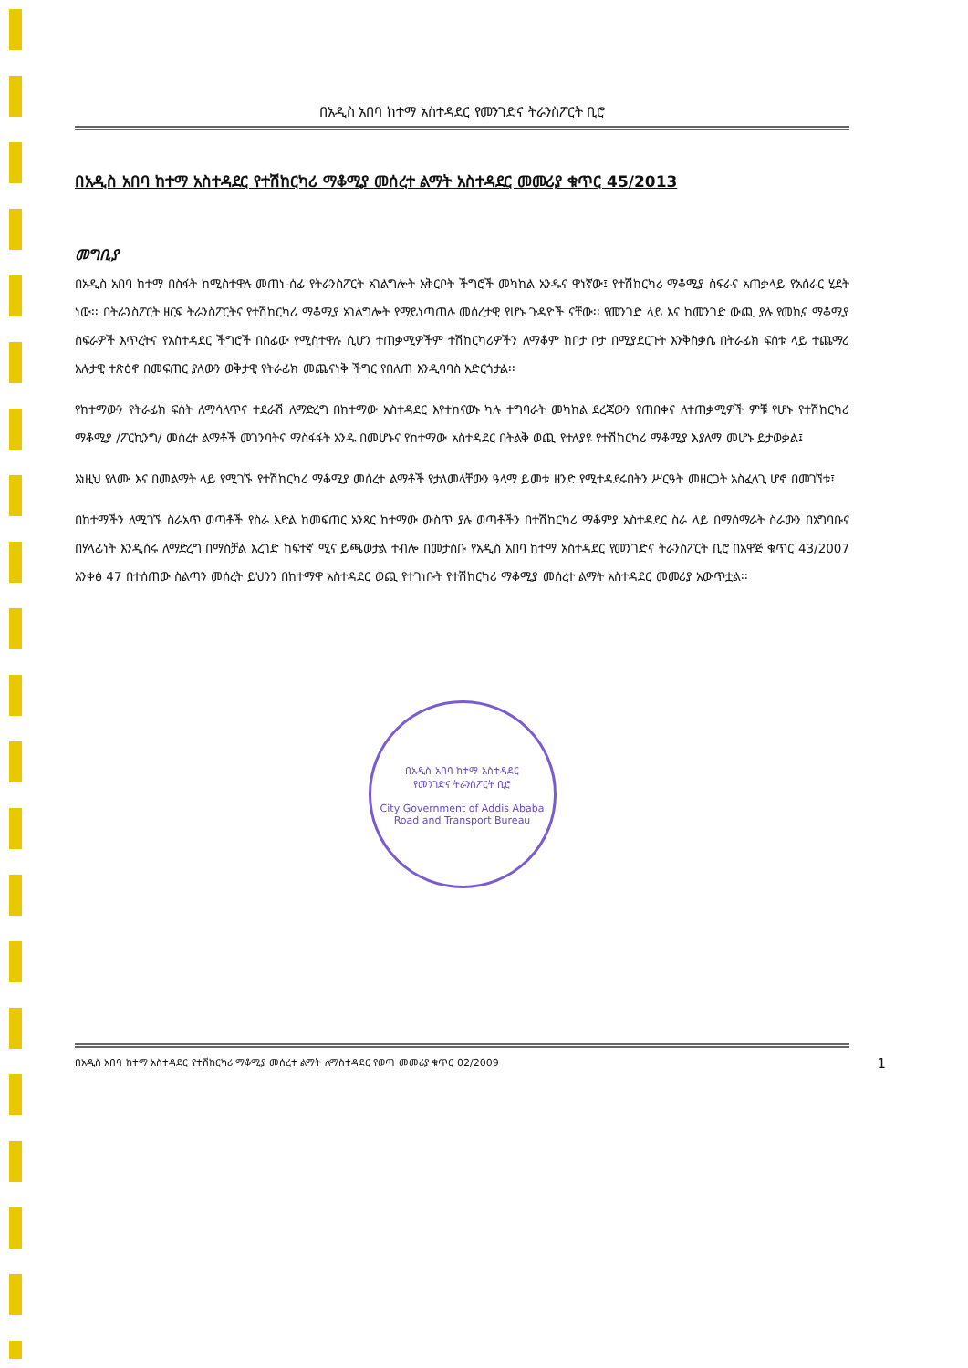በአዲስ አበባ ከተማ አስተዳደር የመንገድና ትራንስፖርት ቢሮ
በአዲስ አበባ ከተማ አስተዳደር የተሽከርካሪ ማቆሚያ መሰረተ ልማት አስተዳደር መመሪያ ቁጥር 45/2013
መግቢያ
በአዲስ አበባ ከተማ በስፋት ከሚስተዋሉ መጠነ-ሰፊ የትራንስፖርት አገልግሎት አቅርቦት ችግሮች መካከል አንዱና ዋነኛው፤ የተሽከርካሪ ማቆሚያ ስፍራና አጠቃላይ የአሰራር ሂደት ነው፡፡ በትራንስፖርት ዘርፍ ትራንስፖርትና የተሽከርካሪ ማቆሚያ አገልግሎት የማይነጣጠሉ መሰረታዊ የሆኑ ጉዳዮች ናቸው፡፡ የመንገድ ላይ እና ከመንገድ ውጪ ያሉ የመኪና ማቆሚያ ስፍራዎች እጥረትና የአስተዳደር ችግሮች በሰፊው የሚስተዋሉ ሲሆን ተጠቃሚዎችም ተሽከርካሪዎችን ለማቆም ከቦታ ቦታ በሚያደርጉት እንቅስቃሴ በትራፊክ ፍሰቱ ላይ ተጨማሪ አሉታዊ ተጽዕኖ በመፍጠር ያለውን ወቅታዊ የትራፊክ መጨናነቅ ችግር የበለጠ እንዲባባስ አድርጎታል፡፡
የከተማውን የትራፊክ ፍሰት ለማሳለጥና ተደራሽ ለማድረግ በከተማው አስተዳደር እየተከናወኑ ካሉ ተግባራት መካከል ደረጃውን የጠበቀና ለተጠቃሚዎች ምቹ የሆኑ የተሽከርካሪ ማቆሚያ /ፖርኪንግ/ መሰረተ ልማቶች መገንባትና ማስፋፋት አንዱ በመሆኑና የከተማው አስተዳደር በትልቅ ወጪ የተለያዩ የተሽከርካሪ ማቆሚያ እያለማ መሆኑ ይታወቃል፤
እነዚህ የለሙ እና በመልማት ላይ የሚገኙ የተሽከርካሪ ማቆሚያ መሰረተ ልማቶች የታለመላቸውን ዓላማ ይመቱ ዘንድ የሚተዳደሩበትን ሥርዓት መዘርጋት አስፈላጊ ሆኖ በመገኘቱ፤
በከተማችን ለሚገኙ ስራአጥ ወጣቶች የስራ እድል ከመፍጠር አንጻር ከተማው ውስጥ ያሉ ወጣቶችን በተሽከርካሪ ማቆምያ አስተዳደር ስራ ላይ በማሰማራት ስራውን በአግባቡና በሃላፊነት እንዲሰሩ ለማድረግ በማስቻል እረገድ ከፍተኛ ሚና ይጫወታል ተብሎ በመታሰቡ የአዲስ አበባ ከተማ አስተዳደር የመንገድና ትራንስፖርት ቢሮ በአዋጅ ቁጥር 43/2007 አንቀፅ 47 በተሰጠው ስልጣን መሰረት ይህንን በከተማዋ አስተዳደር ወጪ የተገነቡት የተሽከርካሪ ማቆሚያ መሰረተ ልማት አስተዳደር መመሪያ አውጥቷል፡፡
በአዲስ አበባ ከተማ አስተዳደር
የመንገድና ትራንስፖርት ቢሮ
City Government of Addis Ababa
Road and Transport Bureau
በአዲስ አበባ ከተማ አስተዳደር የተሽከርካሪ ማቆሚያ መሰረተ ልማት ለማስተዳደር የወጣ መመሪያ ቁጥር 02/2009 1